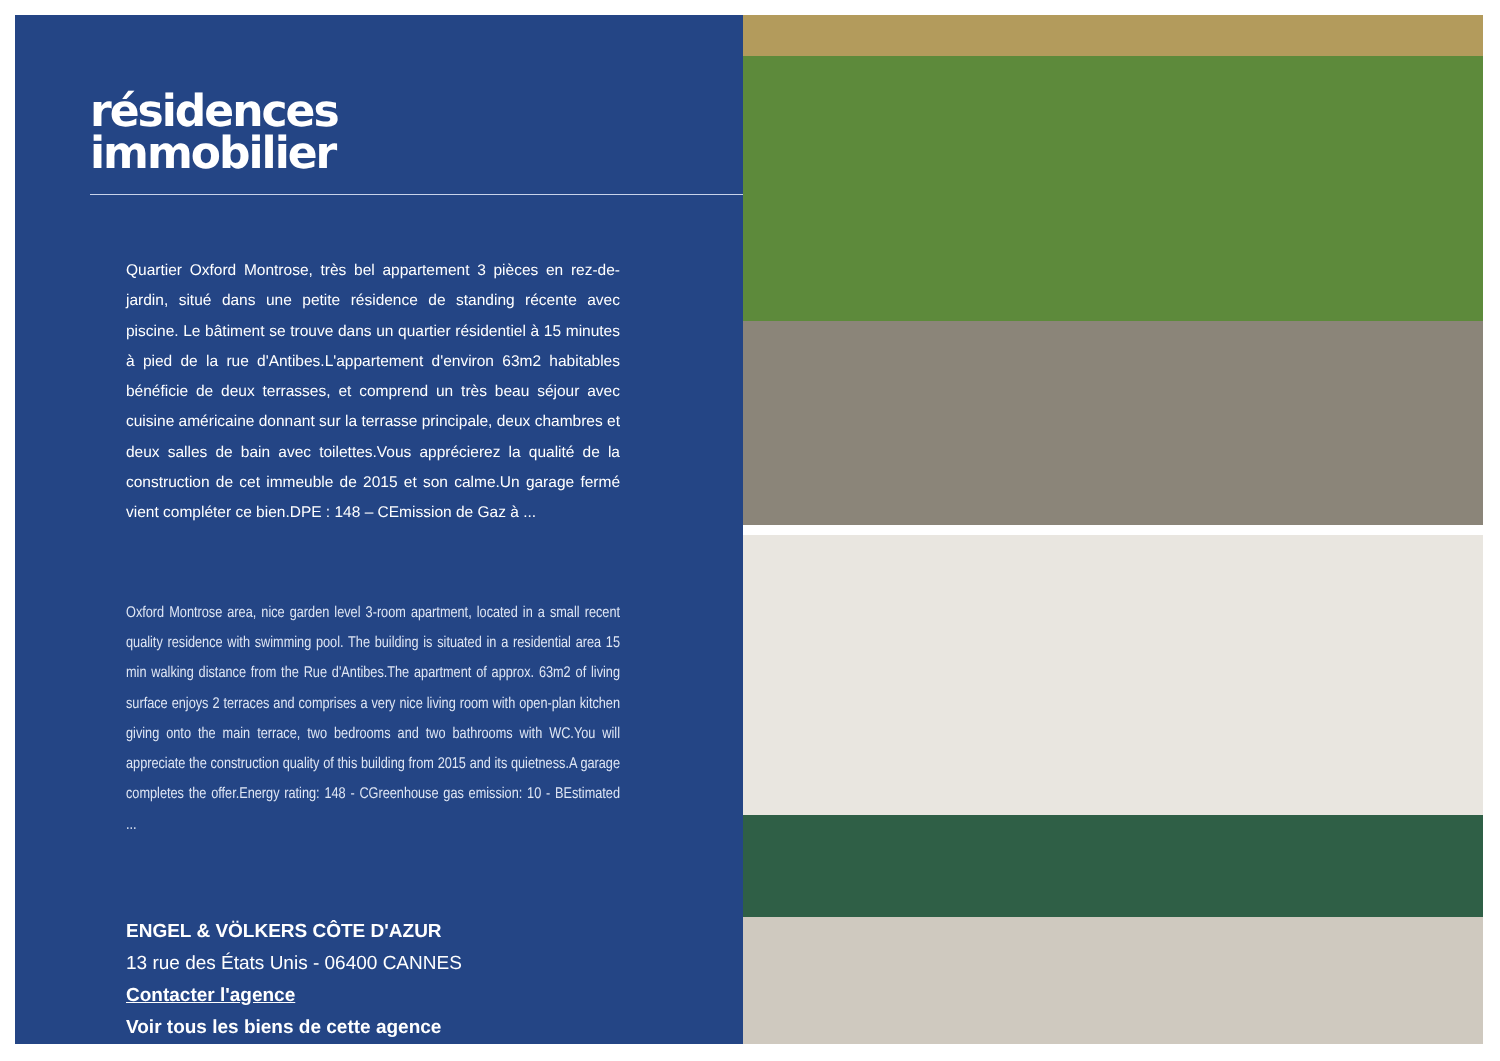résidences
immobilier
Quartier Oxford Montrose, très bel appartement 3 pièces en rez-de-jardin, situé dans une petite résidence de standing récente avec piscine. Le bâtiment se trouve dans un quartier résidentiel à 15 minutes à pied de la rue d'Antibes.L'appartement d'environ 63m2 habitables bénéficie de deux terrasses, et comprend un très beau séjour avec cuisine américaine donnant sur la terrasse principale, deux chambres et deux salles de bain avec toilettes.Vous apprécierez la qualité de la construction de cet immeuble de 2015 et son calme.Un garage fermé vient compléter ce bien.DPE : 148 – CEmission de Gaz à ...
Oxford Montrose area, nice garden level 3-room apartment, located in a small recent quality residence with swimming pool. The building is situated in a residential area 15 min walking distance from the Rue d'Antibes.The apartment of approx. 63m2 of living surface enjoys 2 terraces and comprises a very nice living room with open-plan kitchen giving onto the main terrace, two bedrooms and two bathrooms with WC.You will appreciate the construction quality of this building from 2015 and its quietness.A garage completes the offer.Energy rating: 148 - CGreenhouse gas emission: 10 - BEstimated ...
ENGEL & VÖLKERS CÔTE D'AZUR
13 rue des États Unis - 06400 CANNES
Contacter l'agence
Voir tous les biens de cette agence